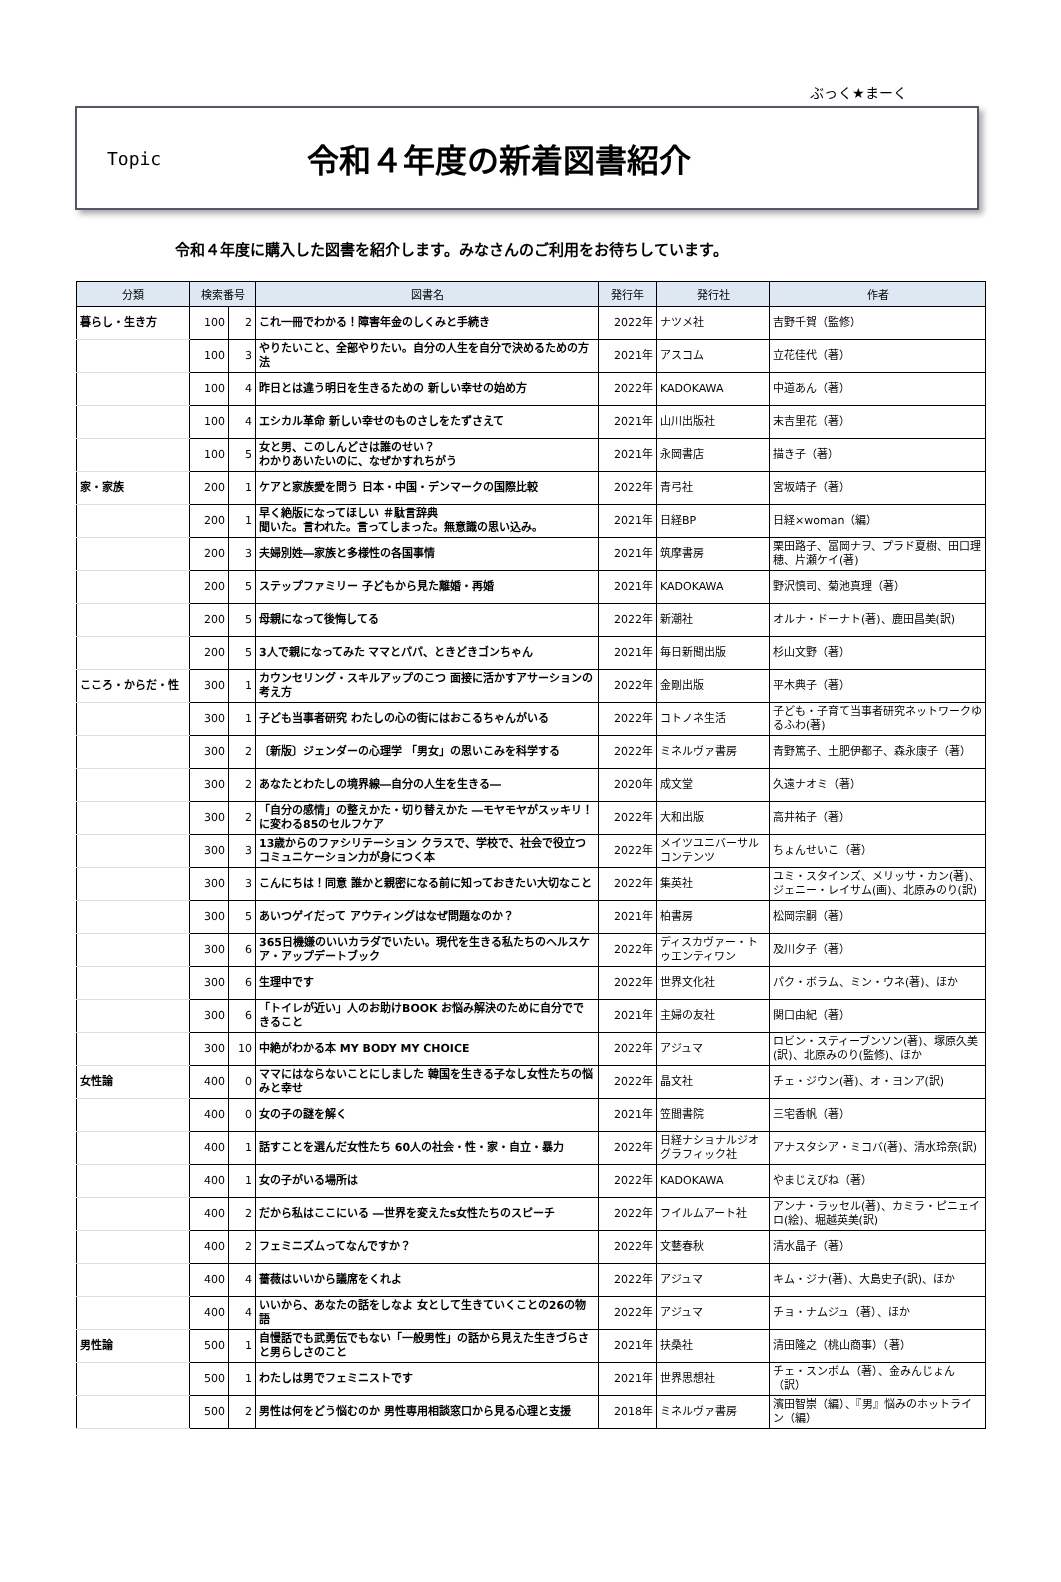ぶっく★まーく
Topic
令和４年度の新着図書紹介
令和４年度に購入した図書を紹介します。みなさんのご利用をお待ちしています。
| 分類 | 検索番号 | | 図書名 | 発行年 | 発行社 | 作者 |
| --- | --- | --- | --- | --- | --- | --- |
| 暮らし・生き方 | 100 | 2 | これ一冊でわかる！障害年金のしくみと手続き | 2022年 | ナツメ社 | 吉野千賀（監修） |
| | 100 | 3 | やりたいこと、全部やりたい。自分の人生を自分で決めるための方法 | 2021年 | アスコム | 立花佳代（著） |
| | 100 | 4 | 昨日とは違う明日を生きるための 新しい幸せの始め方 | 2022年 | KADOKAWA | 中道あん（著） |
| | 100 | 4 | エシカル革命 新しい幸せのものさしをたずさえて | 2021年 | 山川出版社 | 末吉里花（著） |
| | 100 | 5 | 女と男、このしんどさは誰のせい？ わかりあいたいのに、なぜかすれちがう | 2021年 | 永岡書店 | 描き子（著） |
| 家・家族 | 200 | 1 | ケアと家族愛を問う 日本・中国・デンマークの国際比較 | 2022年 | 青弓社 | 宮坂靖子（著） |
| | 200 | 1 | 早く絶版になってほしい ＃駄言辞典 聞いた。言われた。言ってしまった。無意識の思い込み。 | 2021年 | 日経BP | 日経×woman（編） |
| | 200 | 3 | 夫婦別姓―家族と多様性の各国事情 | 2021年 | 筑摩書房 | 栗田路子、冨岡ナヲ、プラド夏樹、田口理穂、片瀬ケイ(著) |
| | 200 | 5 | ステップファミリー 子どもから見た離婚・再婚 | 2021年 | KADOKAWA | 野沢慎司、菊池真理（著） |
| | 200 | 5 | 母親になって後悔してる | 2022年 | 新潮社 | オルナ・ドーナト(著)、鹿田昌美(訳) |
| | 200 | 5 | 3人で親になってみた ママとパパ、ときどきゴンちゃん | 2021年 | 毎日新聞出版 | 杉山文野（著） |
| こころ・からだ・性 | 300 | 1 | カウンセリング・スキルアップのこつ 面接に活かすアサーションの考え方 | 2022年 | 金剛出版 | 平木典子（著） |
| | 300 | 1 | 子ども当事者研究 わたしの心の街にはおこるちゃんがいる | 2022年 | コトノネ生活 | 子ども・子育て当事者研究ネットワークゆるふわ(著) |
| | 300 | 2 | 〔新版〕ジェンダーの心理学 「男女」の思いこみを科学する | 2022年 | ミネルヴァ書房 | 青野篤子、土肥伊都子、森永康子（著） |
| | 300 | 2 | あなたとわたしの境界線―自分の人生を生きる― | 2020年 | 成文堂 | 久遠ナオミ（著） |
| | 300 | 2 | 「自分の感情」の整えかた・切り替えかた ―モヤモヤがスッキリ！に変わる85のセルフケア | 2022年 | 大和出版 | 高井祐子（著） |
| | 300 | 3 | 13歳からのファシリテーション クラスで、学校で、社会で役立つコミュニケーション力が身につく本 | 2022年 | メイツユニバーサルコンテンツ | ちょんせいこ（著） |
| | 300 | 3 | こんにちは！同意 誰かと親密になる前に知っておきたい大切なこと | 2022年 | 集英社 | ユミ・スタインズ、メリッサ・カン(著)、ジェニー・レイサム(画)、北原みのり(訳) |
| | 300 | 5 | あいつゲイだって アウティングはなぜ問題なのか？ | 2021年 | 柏書房 | 松岡宗嗣（著） |
| | 300 | 6 | 365日機嫌のいいカラダでいたい。現代を生きる私たちのヘルスケア・アップデートブック | 2022年 | ディスカヴァー・トゥエンティワン | 及川夕子（著） |
| | 300 | 6 | 生理中です | 2022年 | 世界文化社 | パク・ボラム、ミン・ウネ(著)、ほか |
| | 300 | 6 | 「トイレが近い」人のお助けBOOK お悩み解決のために自分でできること | 2021年 | 主婦の友社 | 関口由紀（著） |
| | 300 | 10 | 中絶がわかる本 MY BODY MY CHOICE | 2022年 | アジュマ | ロビン・スティーブンソン(著)、塚原久美(訳)、北原みのり(監修)、ほか |
| 女性論 | 400 | 0 | ママにはならないことにしました 韓国を生きる子なし女性たちの悩みと幸せ | 2022年 | 晶文社 | チェ・ジウン(著)、オ・ヨンア(訳) |
| | 400 | 0 | 女の子の謎を解く | 2021年 | 笠間書院 | 三宅香帆（著） |
| | 400 | 1 | 話すことを選んだ女性たち 60人の社会・性・家・自立・暴力 | 2022年 | 日経ナショナルジオグラフィック社 | アナスタシア・ミコバ(著)、清水玲奈(訳) |
| | 400 | 1 | 女の子がいる場所は | 2022年 | KADOKAWA | やまじえびね（著） |
| | 400 | 2 | だから私はここにいる ―世界を変えたs女性たちのスピーチ | 2022年 | フイルムアート社 | アンナ・ラッセル(著)、カミラ・ピニェイロ(絵)、堀越英美(訳) |
| | 400 | 2 | フェミニズムってなんですか？ | 2022年 | 文藝春秋 | 清水晶子（著） |
| | 400 | 4 | 薔薇はいいから議席をくれよ | 2022年 | アジュマ | キム・ジナ(著)、大島史子(訳)、ほか |
| | 400 | 4 | いいから、あなたの話をしなよ 女として生きていくことの26の物語 | 2022年 | アジュマ | チョ・ナムジュ（著）、ほか |
| 男性論 | 500 | 1 | 自慢話でも武勇伝でもない「一般男性」の話から見えた生きづらさと男らしさのこと | 2021年 | 扶桑社 | 清田隆之（桃山商事）（著） |
| | 500 | 1 | わたしは男でフェミニストです | 2021年 | 世界思想社 | チェ・スンボム（著）、金みんじょん（訳） |
| | 500 | 2 | 男性は何をどう悩むのか 男性専用相談窓口から見る心理と支援 | 2018年 | ミネルヴァ書房 | 濱田智崇（編）、『男』悩みのホットライン（編） |